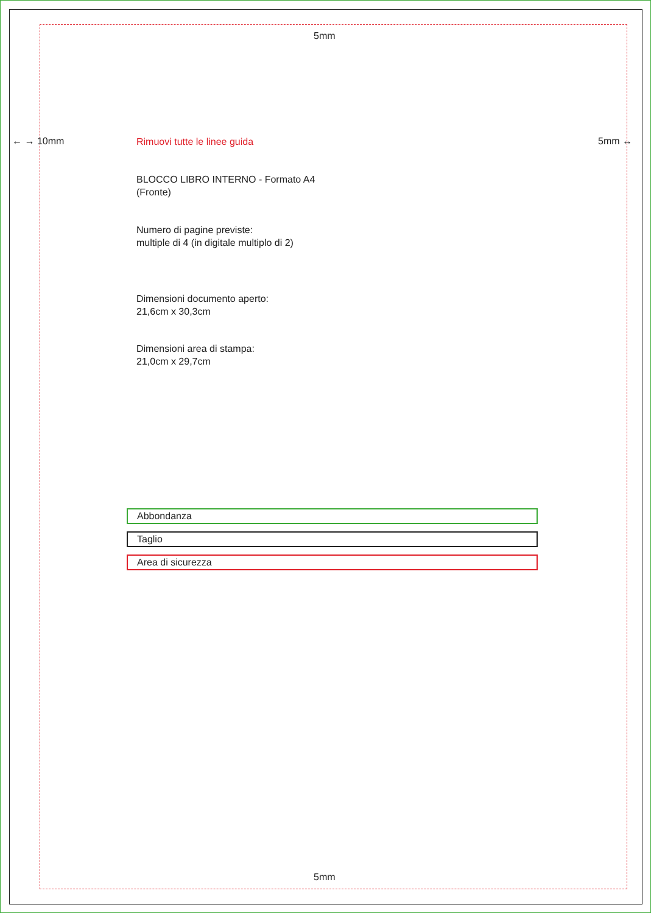5mm
← → 10mm 5mm ↔
Rimuovi tutte le linee guida
BLOCCO LIBRO INTERNO - Formato A4
(Fronte)
Numero di pagine previste:
multiple di 4 (in digitale multiplo di 2)
Dimensioni documento aperto:
21,6cm x 30,3cm
Dimensioni area di stampa:
21,0cm x 29,7cm
Abbondanza
Taglio
Area di sicurezza
5mm